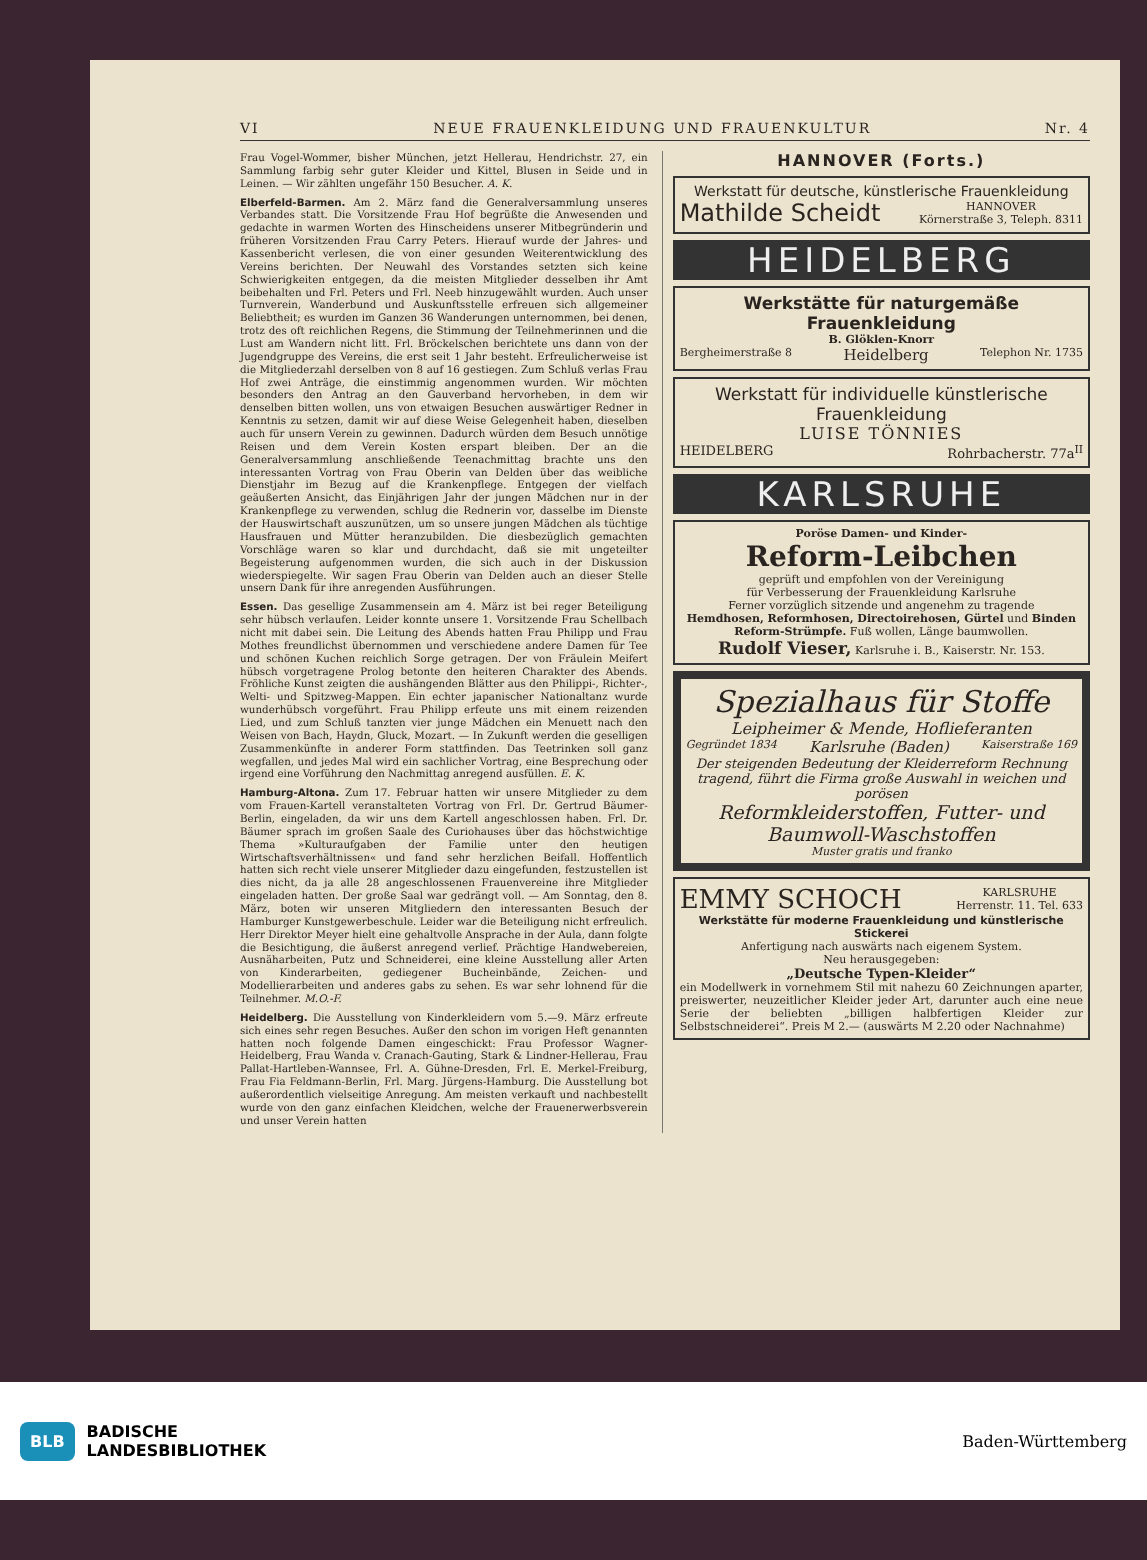VI NEUE FRAUENKLEIDUNG UND FRAUENKULTUR Nr. 4
Frau Vogel-Wommer, bisher München, jetzt Hellerau, Hendrichstr. 27, ein Sammlung farbig sehr guter Kleider und Kittel, Blusen in Seide und in Leinen. — Wir zählten ungefähr 150 Besucher. A. K.
Elberfeld-Barmen. Am 2. März fand die Generalversammlung unseres Verbandes statt. Die Vorsitzende Frau Hof begrüßte die Anwesenden und gedachte in warmen Worten des Hinscheidens unserer Mitbegründerin und früheren Vorsitzenden Frau Carry Peters. Hierauf wurde der Jahres- und Kassenbericht verlesen, die von einer gesunden Weiterentwicklung des Vereins berichten. Der Neuwahl des Vorstandes setzten sich keine Schwierigkeiten entgegen, da die meisten Mitglieder desselben ihr Amt beibehalten und Frl. Peters und Frl. Neeb hinzugewählt wurden. Auch unser Turnverein, Wanderbund und Auskunftsstelle erfreuen sich allgemeiner Beliebtheit; es wurden im Ganzen 36 Wanderungen unternommen, bei denen, trotz des oft reichlichen Regens, die Stimmung der Teilnehmerinnen und die Lust am Wandern nicht litt. Frl. Bröckelschen berichtete uns dann von der Jugendgruppe des Vereins, die erst seit 1 Jahr besteht. Erfreulicherweise ist die Mitgliederzahl derselben von 8 auf 16 gestiegen. Zum Schluß verlas Frau Hof zwei Anträge, die einstimmig angenommen wurden. Wir möchten besonders den Antrag an den Gauverband hervorheben, in dem wir denselben bitten wollen, uns von etwaigen Besuchen auswärtiger Redner in Kenntnis zu setzen, damit wir auf diese Weise Gelegenheit haben, dieselben auch für unsern Verein zu gewinnen. Dadurch würden dem Besuch unnötige Reisen und dem Verein Kosten erspart bleiben. Der an die Generalversammlung anschließende Teenachmittag brachte uns den interessanten Vortrag von Frau Oberin van Delden über das weibliche Dienstjahr im Bezug auf die Krankenpflege. Entgegen der vielfach geäußerten Ansicht, das Einjährigen Jahr der jungen Mädchen nur in der Krankenpflege zu verwenden, schlug die Rednerin vor, dasselbe im Dienste der Hauswirtschaft auszunützen, um so unsere jungen Mädchen als tüchtige Hausfrauen und Mütter heranzubilden. Die diesbezüglich gemachten Vorschläge waren so klar und durchdacht, daß sie mit ungeteilter Begeisterung aufgenommen wurden, die sich auch in der Diskussion wiederspiegelte. Wir sagen Frau Oberin van Delden auch an dieser Stelle unsern Dank für ihre anregenden Ausführungen.
Essen. Das gesellige Zusammensein am 4. März ist bei reger Beteiligung sehr hübsch verlaufen. Leider konnte unsere 1. Vorsitzende Frau Schellbach nicht mit dabei sein. Die Leitung des Abends hatten Frau Philipp und Frau Mothes freundlichst übernommen und verschiedene andere Damen für Tee und schönen Kuchen reichlich Sorge getragen. Der von Fräulein Meifert hübsch vorgetragene Prolog betonte den heiteren Charakter des Abends. Fröhliche Kunst zeigten die aushängenden Blätter aus den Philippi-, Richter-, Welti- und Spitzweg-Mappen. Ein echter japanischer Nationaltanz wurde wunderhübsch vorgeführt. Frau Philipp erfeute uns mit einem reizenden Lied, und zum Schluß tanzten vier junge Mädchen ein Menuett nach den Weisen von Bach, Haydn, Gluck, Mozart. — In Zukunft werden die geselligen Zusammenkünfte in anderer Form stattfinden. Das Teetrinken soll ganz wegfallen, und jedes Mal wird ein sachlicher Vortrag, eine Besprechung oder irgend eine Vorführung den Nachmittag anregend ausfüllen. E. K.
Hamburg-Altona. Zum 17. Februar hatten wir unsere Mitglieder zu dem vom Frauen-Kartell veranstalteten Vortrag von Frl. Dr. Gertrud Bäumer-Berlin, eingeladen, da wir uns dem Kartell angeschlossen haben. Frl. Dr. Bäumer sprach im großen Saale des Curiohauses über das höchstwichtige Thema »Kulturaufgaben der Familie unter den heutigen Wirtschaftsverhältnissen« und fand sehr herzlichen Beifall. Hoffentlich hatten sich recht viele unserer Mitglieder dazu eingefunden, festzustellen ist dies nicht, da ja alle 28 angeschlossenen Frauenvereine ihre Mitglieder eingeladen hatten. Der große Saal war gedrängt voll. — Am Sonntag, den 8. März, boten wir unseren Mitgliedern den interessanten Besuch der Hamburger Kunstgewerbeschule. Leider war die Beteiligung nicht erfreulich. Herr Direktor Meyer hielt eine gehaltvolle Ansprache in der Aula, dann folgte die Besichtigung, die äußerst anregend verlief. Prächtige Handwebereien, Ausnäharbeiten, Putz und Schneiderei, eine kleine Ausstellung aller Arten von Kinderarbeiten, gediegener Bucheinbände, Zeichen- und Modellierarbeiten und anderes gabs zu sehen. Es war sehr lohnend für die Teilnehmer. M.O.-F.
Heidelberg. Die Ausstellung von Kinderkleidern vom 5.—9. März erfreute sich eines sehr regen Besuches. Außer den schon im vorigen Heft genannten hatten noch folgende Damen eingeschickt: Frau Professor Wagner-Heidelberg, Frau Wanda v. Cranach-Gauting, Stark & Lindner-Hellerau, Frau Pallat-Hartleben-Wannsee, Frl. A. Gühne-Dresden, Frl. E. Merkel-Freiburg, Frau Fia Feldmann-Berlin, Frl. Marg. Jürgens-Hamburg. Die Ausstellung bot außerordentlich vielseitige Anregung. Am meisten verkauft und nachbestellt wurde von den ganz einfachen Kleidchen, welche der Frauenerwerbsverein und unser Verein hatten
HANNOVER (Forts.)
Werkstatt für deutsche, künstlerische Frauenkleidung
Mathilde Scheidt HANNOVER
Körnerstraße 3, Teleph. 8311
HEIDELBERG
Werkstätte für naturgemäße Frauenkleidung
B. Glöklen-Knorr
Bergheimerstraße 8 Heidelberg Telephon Nr. 1735
Werkstatt für individuelle künstlerische Frauenkleidung
LUISE TÖNNIES
HEIDELBERG Rohrbacherstr. 77a<sup>II</sup>
KARLSRUHE
Poröse Damen- und Kinder-
Reform-Leibchen
geprüft und empfohlen von der Vereinigung
für Verbesserung der Frauenkleidung Karlsruhe
Ferner vorzüglich sitzende und angenehm zu tragende
Hemdhosen, Reformhosen, Directoirehosen, Gürtel und Binden
Reform-Strümpfe. Fuß wollen, Länge baumwollen.
Rudolf Vieser, Karlsruhe i. B., Kaiserstr. Nr. 153.
Spezialhaus für Stoffe
Leipheimer & Mende, Hoflieferanten
Gegründet 1834 Karlsruhe (Baden) Kaiserstraße 169
Der steigenden Bedeutung der Kleiderreform Rechnung tragend, führt die Firma große Auswahl in weichen und porösen
Reformkleiderstoffen, Futter- und Baumwoll-Waschstoffen
Muster gratis und franko
EMMY SCHOCH KARLSRUHE
Herrenstr. 11. Tel. 633
Werkstätte für moderne Frauenkleidung und künstlerische Stickerei
Anfertigung nach auswärts nach eigenem System.
Neu herausgegeben:
„Deutsche Typen-Kleider“
ein Modellwerk in vornehmem Stil mit nahezu 60 Zeichnungen aparter, preiswerter, neuzeitlicher Kleider jeder Art, darunter auch eine neue Serie der beliebten „billigen halbfertigen Kleider zur Selbstschneiderei“. Preis M 2.— (auswärts M 2.20 oder Nachnahme)
BLB BADISCHE
LANDESBIBLIOTHEK
Baden-Württemberg